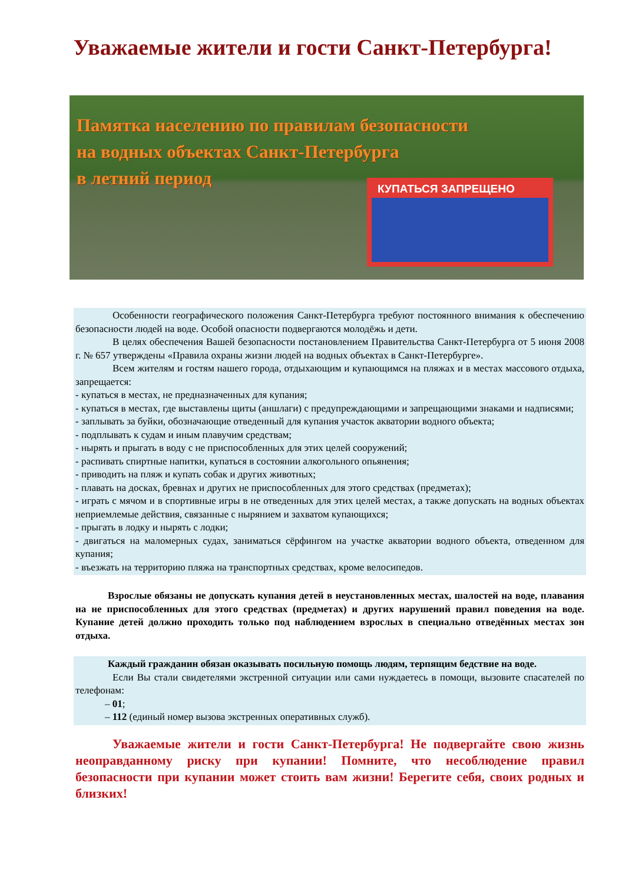Уважаемые жители и гости Санкт-Петербурга!
Памятка населению по правилам безопасности
на водных объектах Санкт-Петербурга
в летний период
КУПАТЬСЯ ЗАПРЕЩЕНО
Особенности географического положения Санкт-Петербурга требуют постоянного внимания к обеспечению безопасности людей на воде. Особой опасности подвергаются молодёжь и дети.
В целях обеспечения Вашей безопасности постановлением Правительства Санкт-Петербурга от 5 июня 2008 г. № 657 утверждены «Правила охраны жизни людей на водных объектах в Санкт-Петербурге».
Всем жителям и гостям нашего города, отдыхающим и купающимся на пляжах и в местах массового отдыха, запрещается:
- купаться в местах, не предназначенных для купания;
- купаться в местах, где выставлены щиты (аншлаги) с предупреждающими и запрещающими знаками и надписями;
- заплывать за буйки, обозначающие отведенный для купания участок акватории водного объекта;
- подплывать к судам и иным плавучим средствам;
- нырять и прыгать в воду с не приспособленных для этих целей сооружений;
- распивать спиртные напитки, купаться в состоянии алкогольного опьянения;
- приводить на пляж и купать собак и других животных;
- плавать на досках, бревнах и других не приспособленных для этого средствах (предметах);
- играть с мячом и в спортивные игры в не отведенных для этих целей местах, а также допускать на водных объектах неприемлемые действия, связанные с нырянием и захватом купающихся;
- прыгать в лодку и нырять с лодки;
- двигаться на маломерных судах, заниматься сёрфингом на участке акватории водного объекта, отведенном для купания;
- въезжать на территорию пляжа на транспортных средствах, кроме велосипедов.
Взрослые обязаны не допускать купания детей в неустановленных местах, шалостей на воде, плавания на не приспособленных для этого средствах (предметах) и других нарушений правил поведения на воде. Купание детей должно проходить только под наблюдением взрослых в специально отведённых местах зон отдыха.
Каждый гражданин обязан оказывать посильную помощь людям, терпящим бедствие на воде.
Если Вы стали свидетелями экстренной ситуации или сами нуждаетесь в помощи, вызовите спасателей по телефонам:
– 01;
– 112 (единый номер вызова экстренных оперативных служб).
Уважаемые жители и гости Санкт-Петербурга! Не подвергайте свою жизнь неоправданному риску при купании! Помните, что несоблюдение правил безопасности при купании может стоить вам жизни! Берегите себя, своих родных и близких!